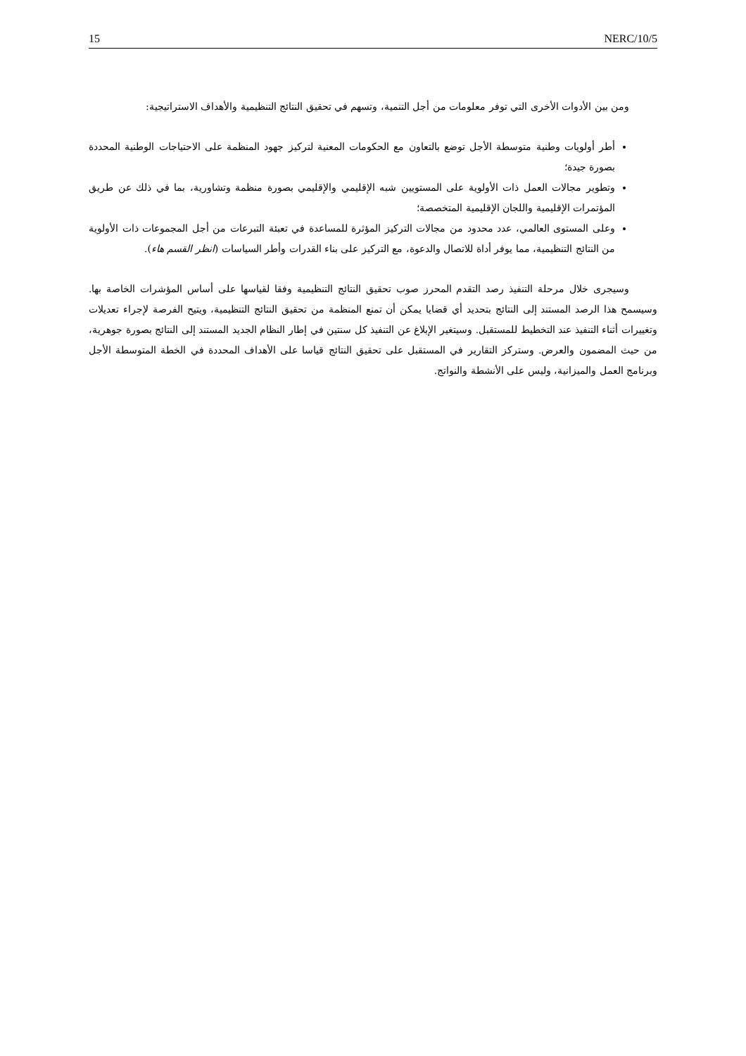15 NERC/10/5
ومن بين الأدوات الأخرى التي توفر معلومات من أجل التنمية، وتسهم في تحقيق النتائج التنظيمية والأهداف الاستراتيجية:
أطر أولويات وطنية متوسطة الأجل توضع بالتعاون مع الحكومات المعنية لتركيز جهود المنظمة على الاحتياجات الوطنية المحددة بصورة جيدة؛
وتطوير مجالات العمل ذات الأولوية على المستويين شبه الإقليمي والإقليمي بصورة منظمة وتشاورية، بما في ذلك عن طريق المؤتمرات الإقليمية واللجان الإقليمية المتخصصة؛
وعلى المستوى العالمي، عدد محدود من مجالات التركيز المؤثرة للمساعدة في تعبئة التبرعات من أجل المجموعات ذات الأولوية من النتائج التنظيمية، مما يوفر أداة للاتصال والدعوة، مع التركيز على بناء القدرات وأطر السياسات (انظر القسم هاء).
وسيجرى خلال مرحلة التنفيذ رصد التقدم المحرز صوب تحقيق النتائج التنظيمية وفقا لقياسها على أساس المؤشرات الخاصة بها. وسيسمح هذا الرصد المستند إلى النتائج بتحديد أي قضايا يمكن أن تمنع المنظمة من تحقيق النتائج التنظيمية، ويتيح الفرصة لإجراء تعديلات وتغييرات أثناء التنفيذ عند التخطيط للمستقبل. وسيتغير الإبلاغ عن التنفيذ كل سنتين في إطار النظام الجديد المستند إلى النتائج بصورة جوهرية، من حيث المضمون والعرض. وستركز التقارير في المستقبل على تحقيق النتائج قياسا على الأهداف المحددة في الخطة المتوسطة الأجل وبرنامج العمل والميزانية، وليس على الأنشطة والنواتج.